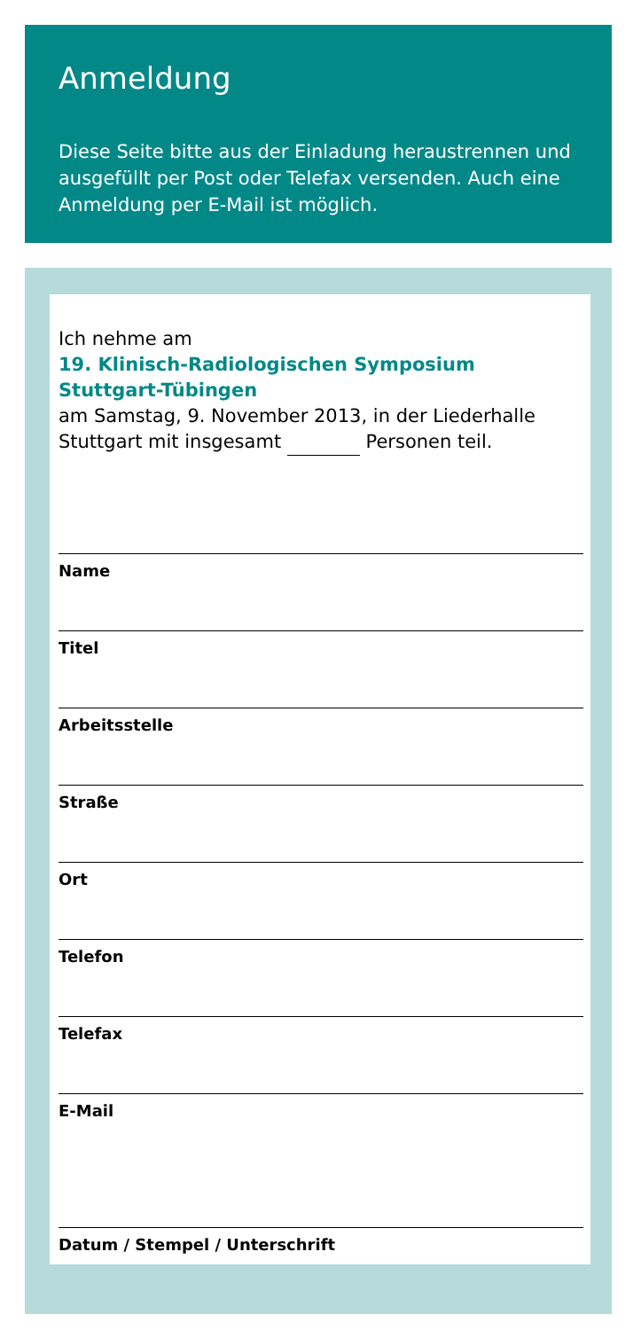Anmeldung
Diese Seite bitte aus der Einladung heraustrennen und ausgefüllt per Post oder Telefax versenden. Auch eine Anmeldung per E-Mail ist möglich.
Ich nehme am
19. Klinisch-Radiologischen Symposium
Stuttgart-Tübingen
am Samstag, 9. November 2013, in der Liederhalle Stuttgart mit insgesamt Personen teil.
Name
Titel
Arbeitsstelle
Straße
Ort
Telefon
Telefax
E-Mail
Datum / Stempel / Unterschrift